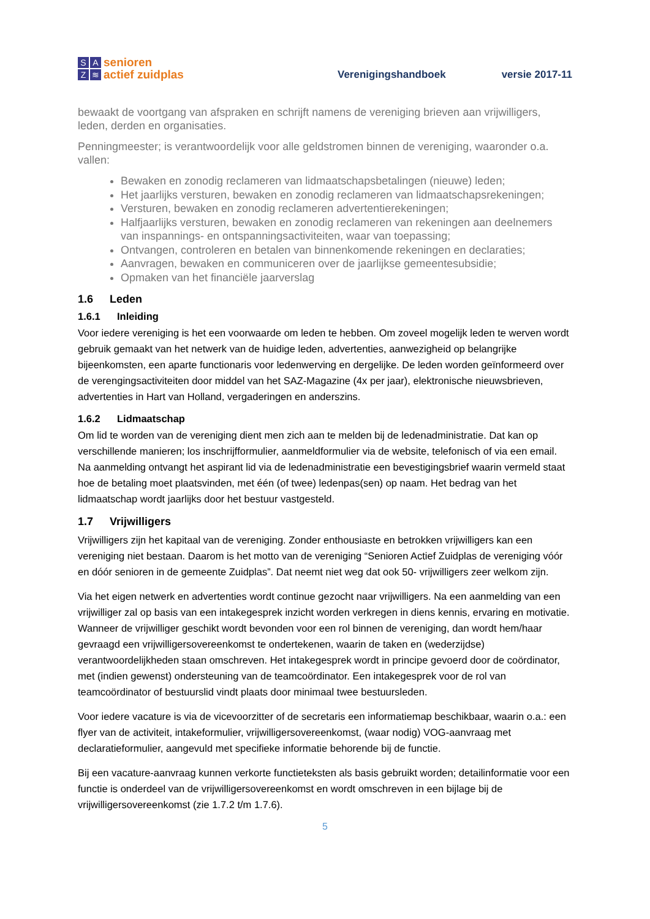SAZ ≋
senioren
actief zuidplas
Verenigingshandboek
versie 2017-11
bewaakt de voortgang van afspraken en schrijft namens de vereniging brieven aan vrijwilligers, leden, derden en organisaties.
Penningmeester; is verantwoordelijk voor alle geldstromen binnen de vereniging, waaronder o.a. vallen:
Bewaken en zonodig reclameren van lidmaatschapsbetalingen (nieuwe) leden;
Het jaarlijks versturen, bewaken en zonodig reclameren van lidmaatschapsrekeningen;
Versturen, bewaken en zonodig reclameren advertentierekeningen;
Halfjaarlijks versturen, bewaken en zonodig reclameren van rekeningen aan deelnemers van inspannings- en ontspanningsactiviteiten, waar van toepassing;
Ontvangen, controleren en betalen van binnenkomende rekeningen en declaraties;
Aanvragen, bewaken en communiceren over de jaarlijkse gemeentesubsidie;
Opmaken van het financiële jaarverslag
1.6 Leden
1.6.1 Inleiding
Voor iedere vereniging is het een voorwaarde om leden te hebben. Om zoveel mogelijk leden te werven wordt gebruik gemaakt van het netwerk van de huidige leden, advertenties, aanwezigheid op belangrijke bijeenkomsten, een aparte functionaris voor ledenwerving en dergelijke. De leden worden geïnformeerd over de verengingsactiviteiten door middel van het SAZ-Magazine (4x per jaar), elektronische nieuwsbrieven, advertenties in Hart van Holland, vergaderingen en anderszins.
1.6.2 Lidmaatschap
Om lid te worden van de vereniging dient men zich aan te melden bij de ledenadministratie. Dat kan op verschillende manieren; los inschrijfformulier, aanmeldformulier via de website, telefonisch of via een email. Na aanmelding ontvangt het aspirant lid via de ledenadministratie een bevestigingsbrief waarin vermeld staat hoe de betaling moet plaatsvinden, met één (of twee) ledenpas(sen) op naam. Het bedrag van het lidmaatschap wordt jaarlijks door het bestuur vastgesteld.
1.7 Vrijwilligers
Vrijwilligers zijn het kapitaal van de vereniging. Zonder enthousiaste en betrokken vrijwilligers kan een vereniging niet bestaan. Daarom is het motto van de vereniging “Senioren Actief Zuidplas de vereniging vóór en dóór senioren in de gemeente Zuidplas”. Dat neemt niet weg dat ook 50- vrijwilligers zeer welkom zijn.
Via het eigen netwerk en advertenties wordt continue gezocht naar vrijwilligers. Na een aanmelding van een vrijwilliger zal op basis van een intakegesprek inzicht worden verkregen in diens kennis, ervaring en motivatie. Wanneer de vrijwilliger geschikt wordt bevonden voor een rol binnen de vereniging, dan wordt hem/haar gevraagd een vrijwilligersovereenkomst te ondertekenen, waarin de taken en (wederzijdse) verantwoordelijkheden staan omschreven. Het intakegesprek wordt in principe gevoerd door de coördinator, met (indien gewenst) ondersteuning van de teamcoördinator. Een intakegesprek voor de rol van teamcoördinator of bestuurslid vindt plaats door minimaal twee bestuursleden.
Voor iedere vacature is via de vicevoorzitter of de secretaris een informatiemap beschikbaar, waarin o.a.: een flyer van de activiteit, intakeformulier, vrijwilligersovereenkomst, (waar nodig) VOG-aanvraag met declaratieformulier, aangevuld met specifieke informatie behorende bij de functie.
Bij een vacature-aanvraag kunnen verkorte functieteksten als basis gebruikt worden; detailinformatie voor een functie is onderdeel van de vrijwilligersovereenkomst en wordt omschreven in een bijlage bij de vrijwilligersovereenkomst (zie 1.7.2 t/m 1.7.6).
5